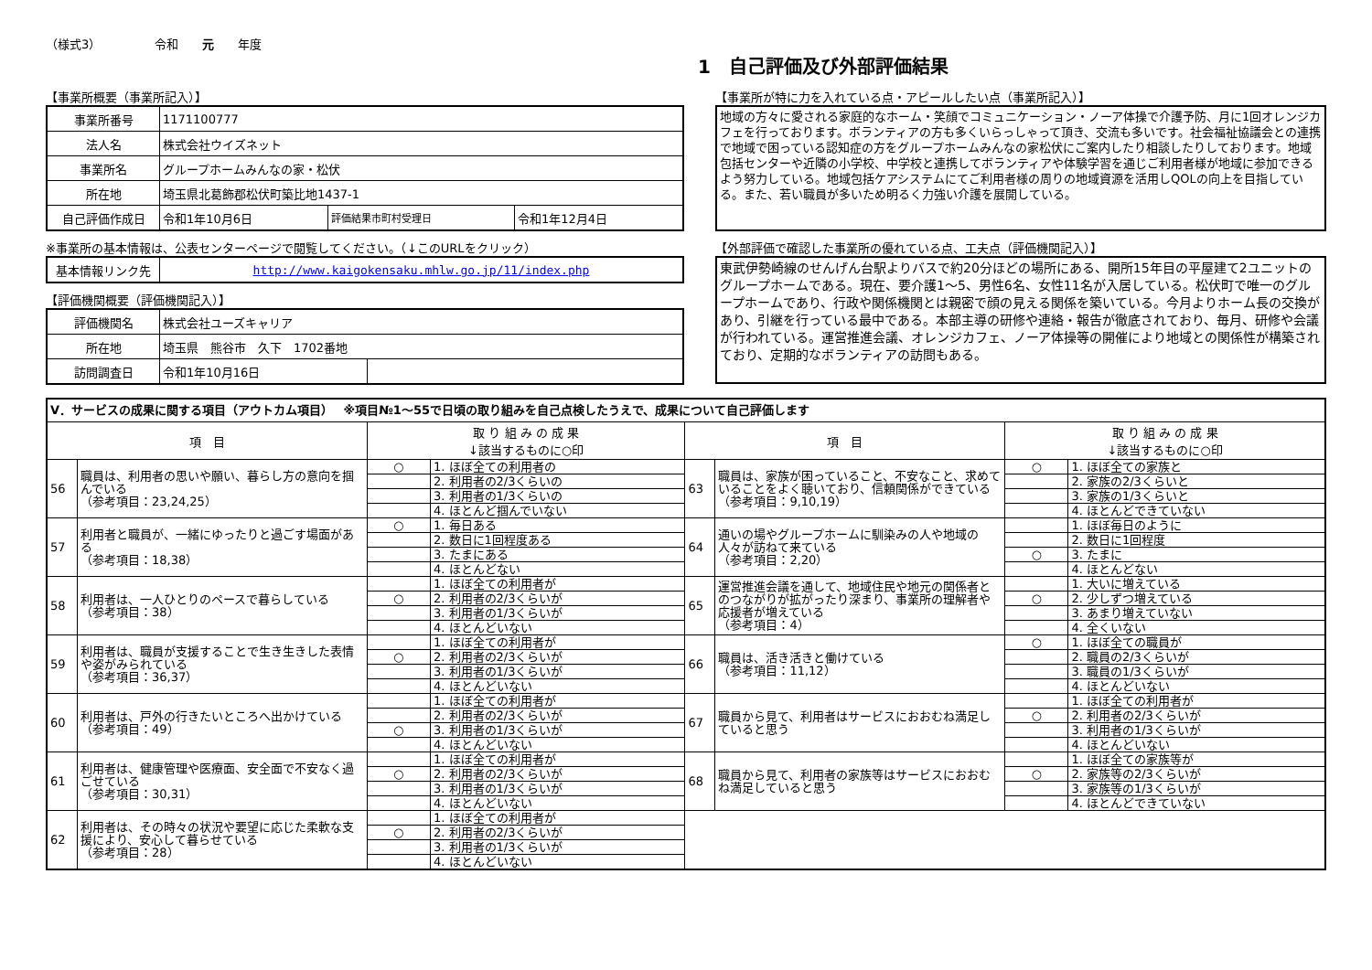（様式3）　　　　　令和　　元　　年度
1　自己評価及び外部評価結果
【事業所概要（事業所記入）】
| 事業所番号 | 1171100777 | | |
| 法人名 | 株式会社ウイズネット | | |
| 事業所名 | グループホームみんなの家・松伏 | | |
| 所在地 | 埼玉県北葛飾郡松伏町築比地1437-1 | | |
| 自己評価作成日 | 令和1年10月6日 | 評価結果市町村受理日 | 令和1年12月4日 |
※事業所の基本情報は、公表センターページで閲覧してください。（↓このURLをクリック）
| 基本情報リンク先 | http://www.kaigokensaku.mhlw.go.jp/11/index.php |
【評価機関概要（評価機関記入）】
| 評価機関名 | 株式会社ユーズキャリア | |
| 所在地 | 埼玉県 熊谷市 久下 1702番地 | |
| 訪問調査日 | 令和1年10月16日 | |
【事業所が特に力を入れている点・アピールしたい点（事業所記入）】
地域の方々に愛される家庭的なホーム・笑顔でコミュニケーション・ノーア体操で介護予防、月に1回オレンジカフェを行っております。ボランティアの方も多くいらっしゃって頂き、交流も多いです。社会福祉協議会との連携で地域で困っている認知症の方をグループホームみんなの家松伏にご案内したり相談したりしております。地域包括センターや近隣の小学校、中学校と連携してボランティアや体験学習を通じご利用者様が地域に参加できるよう努力している。地域包括ケアシステムにてご利用者様の周りの地域資源を活用しQOLの向上を目指している。また、若い職員が多いため明るく力強い介護を展開している。
【外部評価で確認した事業所の優れている点、工夫点（評価機関記入）】
東武伊勢崎線のせんげん台駅よりバスで約20分ほどの場所にある、開所15年目の平屋建て2ユニットのグループホームである。現在、要介護1～5、男性6名、女性11名が入居している。松伏町で唯一のグループホームであり、行政や関係機関とは親密で顔の見える関係を築いている。今月よりホーム長の交換があり、引継を行っている最中である。本部主導の研修や連絡・報告が徹底されており、毎月、研修や会議が行われている。運営推進会議、オレンジカフェ、ノーア体操等の開催により地域との関係性が構築されており、定期的なボランティアの訪問もある。
| Ⅴ．サービスの成果に関する項目（アウトカム項目） ※項目№1～55で日頃の取り組みを自己点検したうえで、成果について自己評価します | | | | | | | |
| 項 目 | | 取 り 組 み の 成 果 ↓該当するものに○印 | | 項 目 | | 取 り 組 み の 成 果 ↓該当するものに○印 | |
| 56 | 職員は、利用者の思いや願い、暮らし方の意向を掴んでいる （参考項目：23,24,25） | ○ | 1. ほぼ全ての利用者の | 63 | 職員は、家族が困っていること、不安なこと、求めていることをよく聴いており、信頼関係ができている （参考項目：9,10,19） | ○ | 1. ほぼ全ての家族と |
| | | | 2. 利用者の2/3くらいの | | | | 2. 家族の2/3くらいと |
| | | | 3. 利用者の1/3くらいの | | | | 3. 家族の1/3くらいと |
| | | | 4. ほとんど掴んでいない | | | | 4. ほとんどできていない |
| 57 | 利用者と職員が、一緒にゆったりと過ごす場面がある （参考項目：18,38） | ○ | 1. 毎日ある | 64 | 通いの場やグループホームに馴染みの人や地域の人々が訪ねて来ている （参考項目：2,20） | | 1. ほぼ毎日のように |
| | | | 2. 数日に1回程度ある | | | | 2. 数日に1回程度 |
| | | | 3. たまにある | | | ○ | 3. たまに |
| | | | 4. ほとんどない | | | | 4. ほとんどない |
| 58 | 利用者は、一人ひとりのペースで暮らしている （参考項目：38） | | 1. ほぼ全ての利用者が | 65 | 運営推進会議を通して、地域住民や地元の関係者とのつながりが拡がったり深まり、事業所の理解者や応援者が増えている （参考項目：4） | | 1. 大いに増えている |
| | | ○ | 2. 利用者の2/3くらいが | | | ○ | 2. 少しずつ増えている |
| | | | 3. 利用者の1/3くらいが | | | | 3. あまり増えていない |
| | | | 4. ほとんどいない | | | | 4. 全くいない |
| 59 | 利用者は、職員が支援することで生き生きした表情や姿がみられている （参考項目：36,37） | | 1. ほぼ全ての利用者が | 66 | 職員は、活き活きと働けている （参考項目：11,12） | ○ | 1. ほぼ全ての職員が |
| | | ○ | 2. 利用者の2/3くらいが | | | | 2. 職員の2/3くらいが |
| | | | 3. 利用者の1/3くらいが | | | | 3. 職員の1/3くらいが |
| | | | 4. ほとんどいない | | | | 4. ほとんどいない |
| 60 | 利用者は、戸外の行きたいところへ出かけている （参考項目：49） | | 1. ほぼ全ての利用者が | 67 | 職員から見て、利用者はサービスにおおむね満足していると思う | | 1. ほぼ全ての利用者が |
| | | | 2. 利用者の2/3くらいが | | | ○ | 2. 利用者の2/3くらいが |
| | | ○ | 3. 利用者の1/3くらいが | | | | 3. 利用者の1/3くらいが |
| | | | 4. ほとんどいない | | | | 4. ほとんどいない |
| 61 | 利用者は、健康管理や医療面、安全面で不安なく過ごせている （参考項目：30,31） | | 1. ほぼ全ての利用者が | 68 | 職員から見て、利用者の家族等はサービスにおおむね満足していると思う | | 1. ほぼ全ての家族等が |
| | | ○ | 2. 利用者の2/3くらいが | | | ○ | 2. 家族等の2/3くらいが |
| | | | 3. 利用者の1/3くらいが | | | | 3. 家族等の1/3くらいが |
| | | | 4. ほとんどいない | | | | 4. ほとんどできていない |
| 62 | 利用者は、その時々の状況や要望に応じた柔軟な支援により、安心して暮らせている （参考項目：28） | | 1. ほぼ全ての利用者が | | | | |
| | | ○ | 2. 利用者の2/3くらいが | | | | |
| | | | 3. 利用者の1/3くらいが | | | | |
| | | | 4. ほとんどいない | | | | |